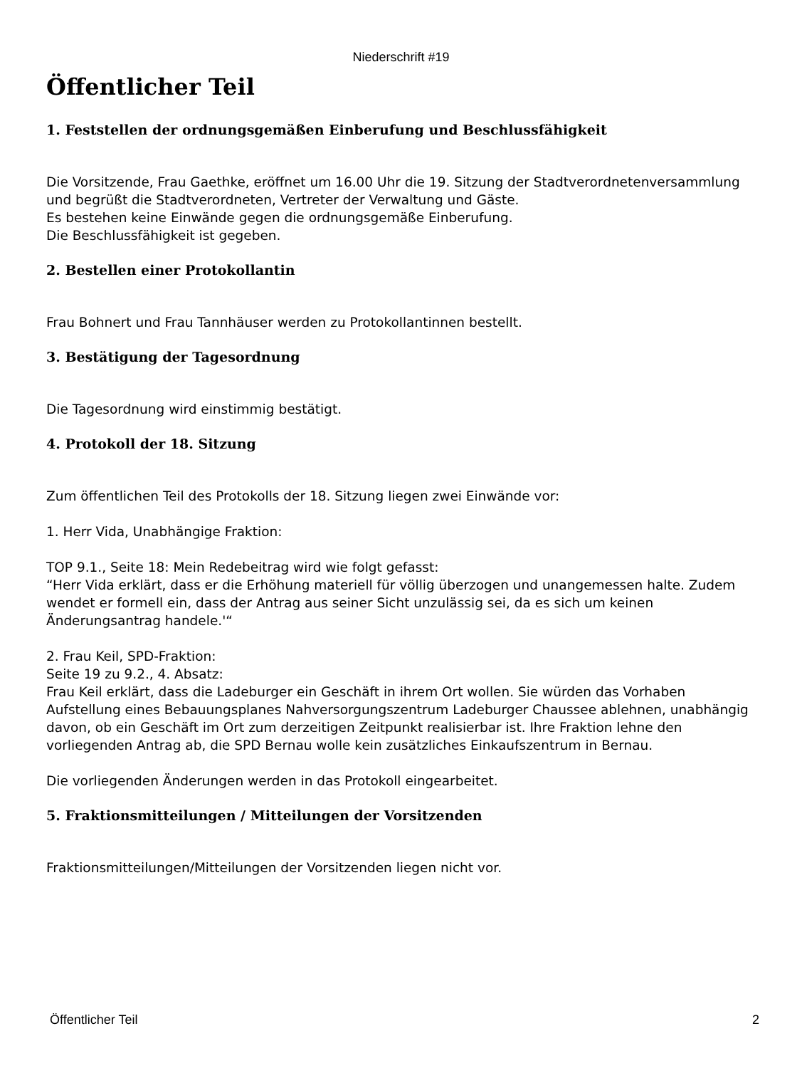Niederschrift #19
Öffentlicher Teil
1. Feststellen der ordnungsgemäßen Einberufung und Beschlussfähigkeit
Die Vorsitzende, Frau Gaethke, eröffnet um 16.00 Uhr die 19. Sitzung der Stadtverordnetenversammlung und begrüßt die Stadtverordneten, Vertreter der Verwaltung und Gäste.
Es bestehen keine Einwände gegen die ordnungsgemäße Einberufung.
Die Beschlussfähigkeit ist gegeben.
2. Bestellen einer Protokollantin
Frau Bohnert und Frau Tannhäuser werden zu Protokollantinnen bestellt.
3. Bestätigung der Tagesordnung
Die Tagesordnung wird einstimmig bestätigt.
4. Protokoll der 18. Sitzung
Zum öffentlichen Teil des Protokolls der 18. Sitzung liegen zwei Einwände vor:
1. Herr Vida, Unabhängige Fraktion:
TOP 9.1., Seite 18: Mein Redebeitrag wird wie folgt gefasst:
“Herr Vida erklärt, dass er die Erhöhung materiell für völlig überzogen und unangemessen halte. Zudem wendet er formell ein, dass der Antrag aus seiner Sicht unzulässig sei, da es sich um keinen Änderungsantrag handele.'“
2. Frau Keil, SPD-Fraktion:
Seite 19 zu 9.2., 4. Absatz:
Frau Keil erklärt, dass die Ladeburger ein Geschäft in ihrem Ort wollen. Sie würden das Vorhaben Aufstellung eines Bebauungsplanes Nahversorgungszentrum Ladeburger Chaussee ablehnen, unabhängig davon, ob ein Geschäft im Ort zum derzeitigen Zeitpunkt realisierbar ist. Ihre Fraktion lehne den vorliegenden Antrag ab, die SPD Bernau wolle kein zusätzliches Einkaufszentrum in Bernau.
Die vorliegenden Änderungen werden in das Protokoll eingearbeitet.
5. Fraktionsmitteilungen / Mitteilungen der Vorsitzenden
Fraktionsmitteilungen/Mitteilungen der Vorsitzenden liegen nicht vor.
Öffentlicher Teil 2